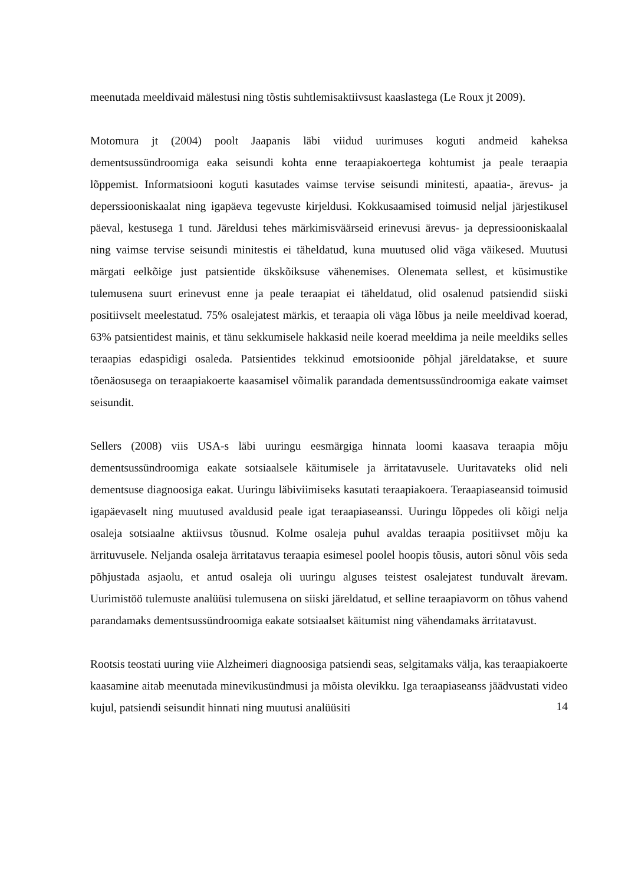meenutada meeldivaid mälestusi ning tõstis suhtlemisaktiivsust kaaslastega (Le Roux jt 2009).
Motomura jt (2004) poolt Jaapanis läbi viidud uurimuses koguti andmeid kaheksa dementsussündroomiga eaka seisundi kohta enne teraapiakoertega kohtumist ja peale teraapia lõppemist. Informatsiooni koguti kasutades vaimse tervise seisundi minitesti, apaatia-, ärevus- ja deperssiooniskaalat ning igapäeva tegevuste kirjeldusi. Kokkusaamised toimusid neljal järjestikusel päeval, kestusega 1 tund. Järeldusi tehes märkimisväärseid erinevusi ärevus- ja depressiooniskaalal ning vaimse tervise seisundi minitestis ei täheldatud, kuna muutused olid väga väikesed. Muutusi märgati eelkõige just patsientide ükskõiksuse vähenemises. Olenemata sellest, et küsimustike tulemusena suurt erinevust enne ja peale teraapiat ei täheldatud, olid osalenud patsiendid siiski positiivselt meelestatud. 75% osalejatest märkis, et teraapia oli väga lõbus ja neile meeldivad koerad, 63% patsientidest mainis, et tänu sekkumisele hakkasid neile koerad meeldima ja neile meeldiks selles teraapias edaspidigi osaleda. Patsientides tekkinud emotsioonide põhjal järeldatakse, et suure tõenäosusega on teraapiakoerte kaasamisel võimalik parandada dementsussündroomiga eakate vaimset seisundit.
Sellers (2008) viis USA-s läbi uuringu eesmärgiga hinnata loomi kaasava teraapia mõju dementsussündroomiga eakate sotsiaalsele käitumisele ja ärritatavusele. Uuritavateks olid neli dementsuse diagnoosiga eakat. Uuringu läbiviimiseks kasutati teraapiakoera. Teraapiaseansid toimusid igapäevaselt ning muutused avaldusid peale igat teraapiaseanssi. Uuringu lõppedes oli kõigi nelja osaleja sotsiaalne aktiivsus tõusnud. Kolme osaleja puhul avaldas teraapia positiivset mõju ka ärrituvusele. Neljanda osaleja ärritatavus teraapia esimesel poolel hoopis tõusis, autori sõnul võis seda põhjustada asjaolu, et antud osaleja oli uuringu alguses teistest osalejatest tunduvalt ärevam. Uurimistöö tulemuste analüüsi tulemusena on siiski järeldatud, et selline teraapiavorm on tõhus vahend parandamaks dementsussündroomiga eakate sotsiaalset käitumist ning vähendamaks ärritatavust.
Rootsis teostati uuring viie Alzheimeri diagnoosiga patsiendi seas, selgitamaks välja, kas teraapiakoerte kaasamine aitab meenutada minevikusündmusi ja mõista olevikku. Iga teraapiaseanss jäädvustati video kujul, patsiendi seisundit hinnati ning muutusi analüüsiti
14